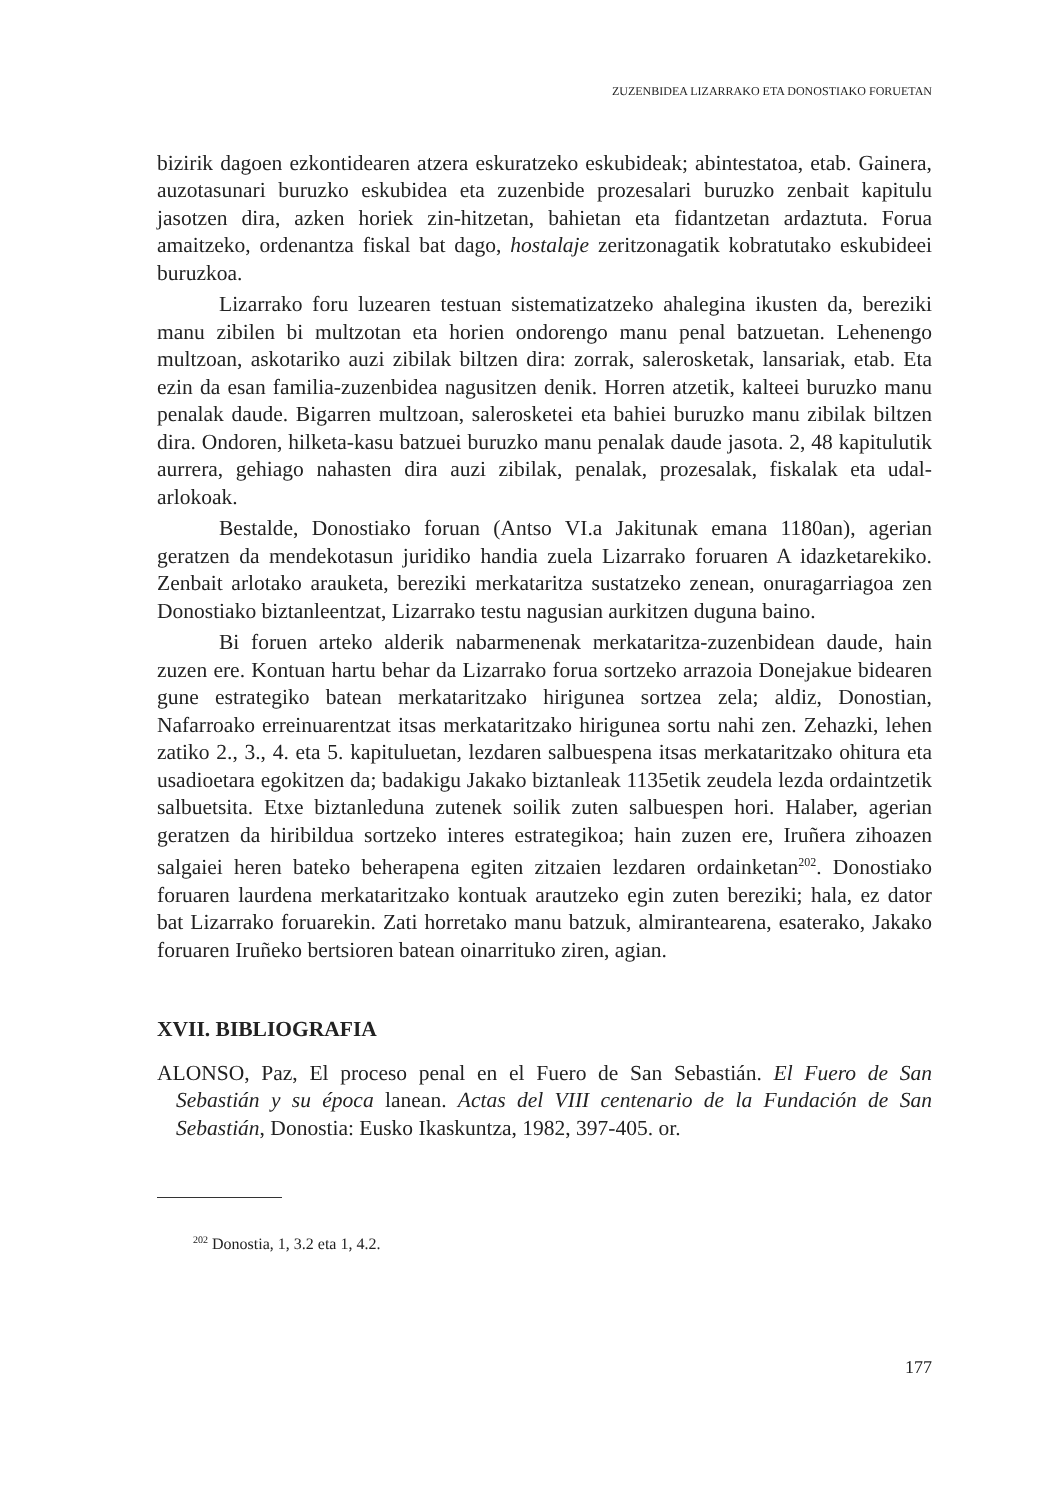ZUZENBIDEA LIZARRAKO ETA DONOSTIAKO FORUETAN
bizirik dagoen ezkontidearen atzera eskuratzeko eskubideak; abintestatoa, etab. Gainera, auzotasunari buruzko eskubidea eta zuzenbide prozesalari buruzko zenbait kapitulu jasotzen dira, azken horiek zin-hitzetan, bahietan eta fidantzetan ardaztuta. Forua amaitzeko, ordenantza fiskal bat dago, hostalaje zeritzonagatik kobratutako eskubideei buruzkoa.
Lizarrako foru luzearen testuan sistematizatzeko ahalegina ikusten da, bereziki manu zibilen bi multzotan eta horien ondorengo manu penal batzuetan. Lehenengo multzoan, askotariko auzi zibilak biltzen dira: zorrak, salerosketak, lansariak, etab. Eta ezin da esan familia-zuzenbidea nagusitzen denik. Horren atzetik, kalteei buruzko manu penalak daude. Bigarren multzoan, salerosketei eta bahiei buruzko manu zibilak biltzen dira. Ondoren, hilketa-kasu batzuei buruzko manu penalak daude jasota. 2, 48 kapitulutik aurrera, gehiago nahasten dira auzi zibilak, penalak, prozesalak, fiskalak eta udal-arlokoak.
Bestalde, Donostiako foruan (Antso VI.a Jakitunak emana 1180an), agerian geratzen da mendekotasun juridiko handia zuela Lizarrako foruaren A idazketarekiko. Zenbait arlotako arauketa, bereziki merkataritza sustatzeko zenean, onuragarriagoa zen Donostiako biztanleentzat, Lizarrako testu nagusian aurkitzen duguna baino.
Bi foruen arteko alderik nabarmenenak merkataritza-zuzenbidean daude, hain zuzen ere. Kontuan hartu behar da Lizarrako forua sortzeko arrazoia Donejakue bidearen gune estrategiko batean merkataritzako hirigunea sortzea zela; aldiz, Donostian, Nafarroako erreinuarentzat itsas merkataritzako hirigunea sortu nahi zen. Zehazki, lehen zatiko 2., 3., 4. eta 5. kapituluetan, lezdaren salbuespena itsas merkataritzako ohitura eta usadioetara egokitzen da; badakigu Jakako biztanleak 1135etik zeudela lezda ordaintzetik salbuetsita. Etxe biztanleduna zutenek soilik zuten salbuespen hori. Halaber, agerian geratzen da hiribildua sortzeko interes estrategikoa; hain zuzen ere, Iruñera zihoazen salgaiei heren bateko beherapena egiten zitzaien lezdaren ordainketan<sup>202</sup>. Donostiako foruaren laurdena merkataritzako kontuak arautzeko egin zuten bereziki; hala, ez dator bat Lizarrako foruarekin. Zati horretako manu batzuk, almirantearena, esaterako, Jakako foruaren Iruñeko bertsioren batean oinarrituko ziren, agian.
XVII. BIBLIOGRAFIA
ALONSO, Paz, El proceso penal en el Fuero de San Sebastián. El Fuero de San Sebastián y su época lanean. Actas del VIII centenario de la Fundación de San Sebastián, Donostia: Eusko Ikaskuntza, 1982, 397-405. or.
<sup>202</sup> Donostia, 1, 3.2 eta 1, 4.2.
177